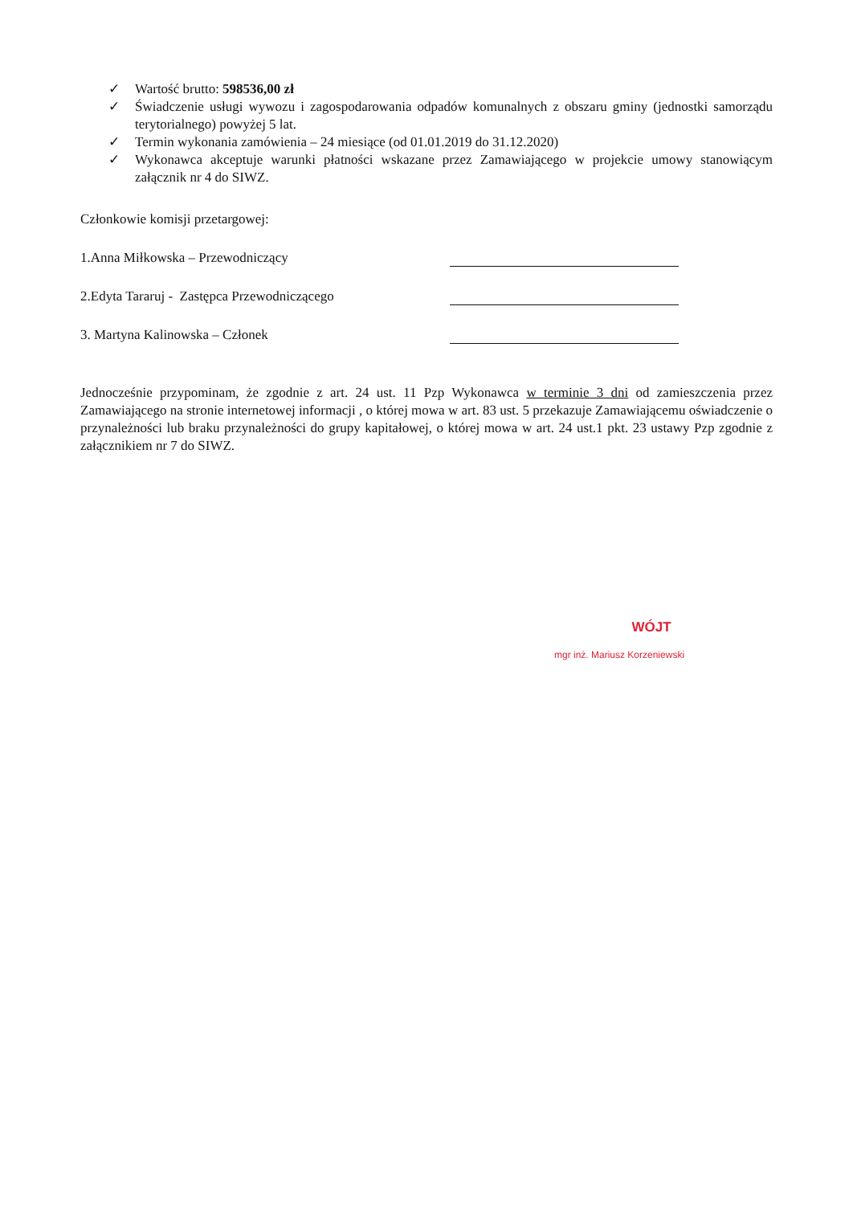✓ Wartość brutto: 598536,00 zł
✓ Świadczenie usługi wywozu i zagospodarowania odpadów komunalnych z obszaru gminy (jednostki samorządu terytorialnego) powyżej 5 lat.
✓ Termin wykonania zamówienia – 24 miesiące (od 01.01.2019 do 31.12.2020)
✓ Wykonawca akceptuje warunki płatności wskazane przez Zamawiającego w projekcie umowy stanowiącym załącznik nr 4 do SIWZ.
Członkowie komisji przetargowej:
1.Anna Miłkowska – Przewodniczący
2.Edyta Tararuj - Zastępca Przewodniczącego
3. Martyna Kalinowska – Członek
Jednocześnie przypominam, że zgodnie z art. 24 ust. 11 Pzp Wykonawca w terminie 3 dni od zamieszczenia przez Zamawiającego na stronie internetowej informacji , o której mowa w art. 83 ust. 5 przekazuje Zamawiającemu oświadczenie o przynależności lub braku przynależności do grupy kapitałowej, o której mowa w art. 24 ust.1 pkt. 23 ustawy Pzp zgodnie z załącznikiem nr 7 do SIWZ.
WÓJT
mgr inż. Mariusz Korzeniewski